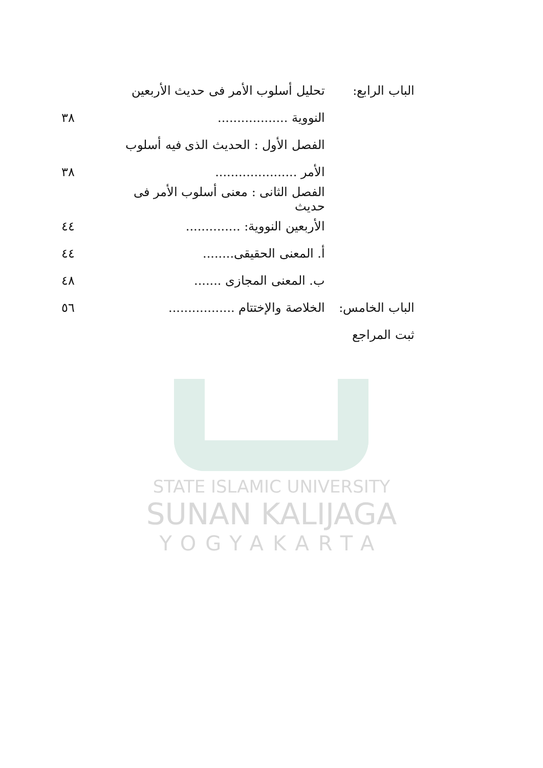الباب الرابع:
تحليل أسلوب الأمر فى حديث الأربعين
النووية .................. ٣٨
الفصل الأول : الحديث الذى فيه أسلوب
الأمر ..................... ٣٨
الفصل الثانى : معنى أسلوب الأمر فى حديث
الأربعين النووية: ..............
٤٤
أ. المعنى الحقيقى........ ٤٤
ب. المعنى المجازى ....... ٤٨
الباب الخامس:
الخلاصة والإختتام .................
٥٦
ثبت المراجع
STATE ISLAMIC UNIVERSITY
SUNAN KALIJAGA
YOGYAKARTA